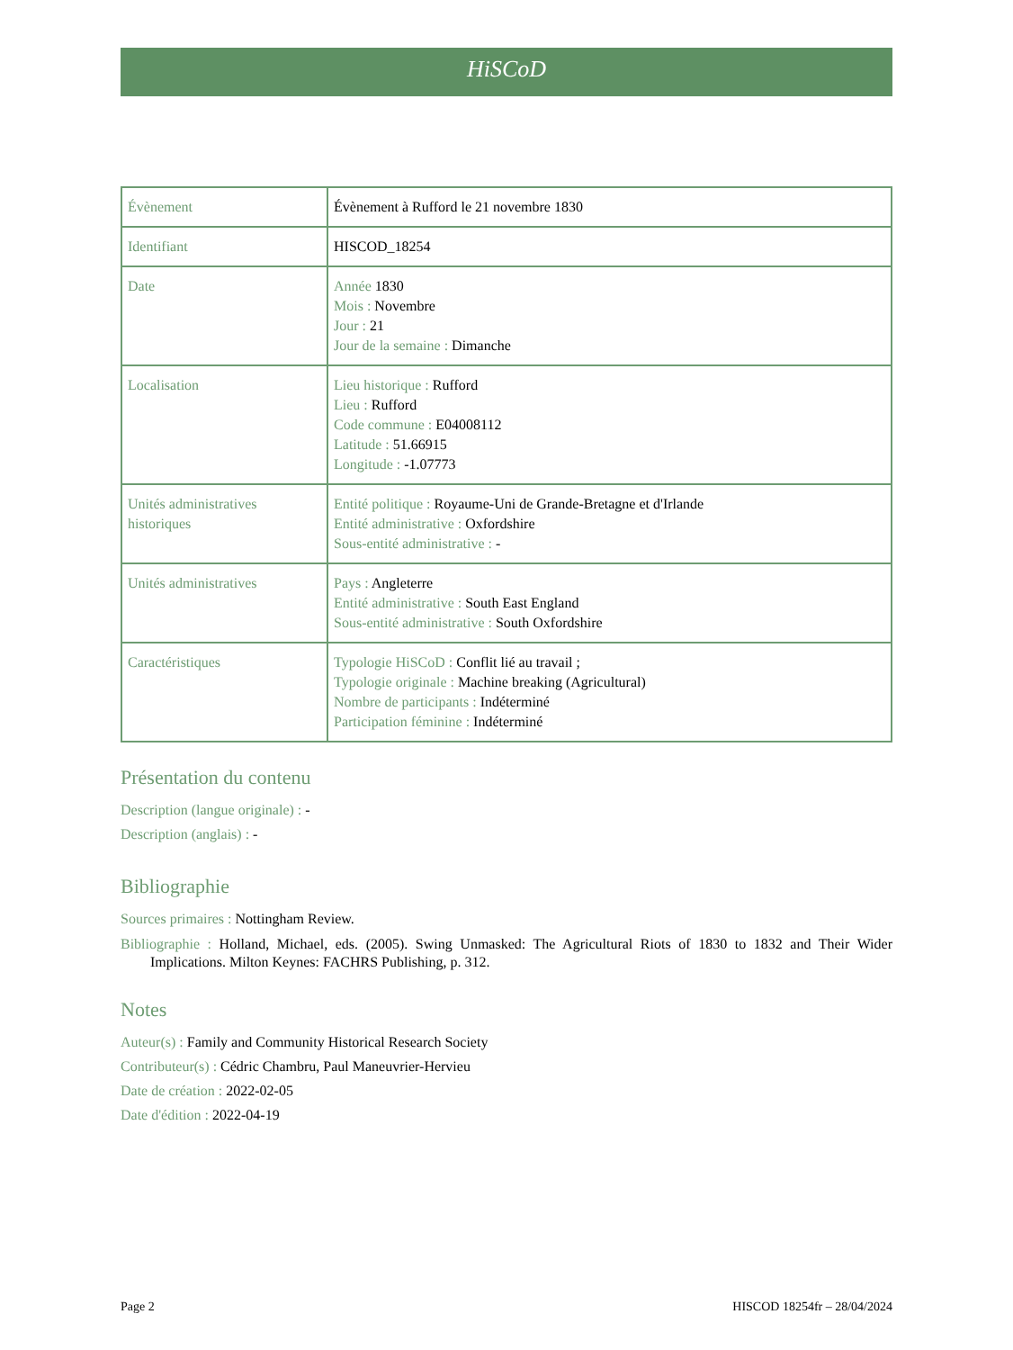HiSCoD
| Évènement | Évènement à Rufford le 21 novembre 1830 |
| Identifiant | HISCOD_18254 |
| Date | Année 1830 Mois : Novembre Jour : 21 Jour de la semaine : Dimanche |
| Localisation | Lieu historique : Rufford Lieu : Rufford Code commune : E04008112 Latitude : 51.66915 Longitude : -1.07773 |
| Unités administratives historiques | Entité politique : Royaume-Uni de Grande-Bretagne et d'Irlande Entité administrative : Oxfordshire Sous-entité administrative : - |
| Unités administratives | Pays : Angleterre Entité administrative : South East England Sous-entité administrative : South Oxfordshire |
| Caractéristiques | Typologie HiSCoD : Conflit lié au travail ; Typologie originale : Machine breaking (Agricultural) Nombre de participants : Indéterminé Participation féminine : Indéterminé |
Présentation du contenu
Description (langue originale) : -
Description (anglais) : -
Bibliographie
Sources primaires : Nottingham Review.
Bibliographie : Holland, Michael, eds. (2005). Swing Unmasked: The Agricultural Riots of 1830 to 1832 and Their Wider Implications. Milton Keynes: FACHRS Publishing, p. 312.
Notes
Auteur(s) : Family and Community Historical Research Society
Contributeur(s) : Cédric Chambru, Paul Maneuvrier-Hervieu
Date de création : 2022-02-05
Date d'édition : 2022-04-19
Page 2 HISCOD 18254fr – 28/04/2024